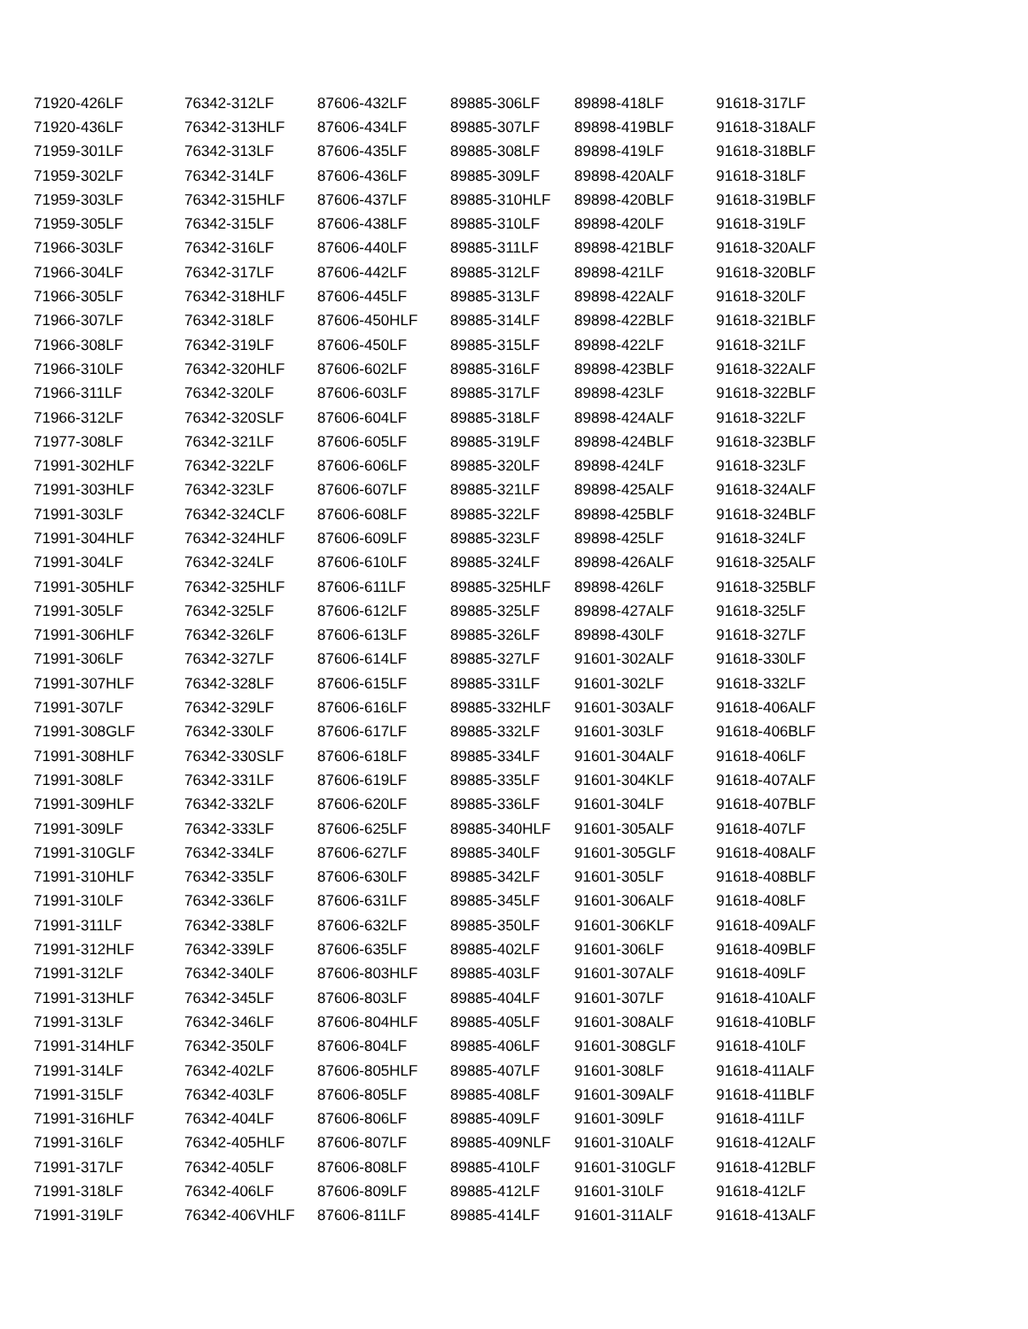| 71920-426LF | 76342-312LF | 87606-432LF | 89885-306LF | 89898-418LF | 91618-317LF |
| 71920-436LF | 76342-313HLF | 87606-434LF | 89885-307LF | 89898-419BLF | 91618-318ALF |
| 71959-301LF | 76342-313LF | 87606-435LF | 89885-308LF | 89898-419LF | 91618-318BLF |
| 71959-302LF | 76342-314LF | 87606-436LF | 89885-309LF | 89898-420ALF | 91618-318LF |
| 71959-303LF | 76342-315HLF | 87606-437LF | 89885-310HLF | 89898-420BLF | 91618-319BLF |
| 71959-305LF | 76342-315LF | 87606-438LF | 89885-310LF | 89898-420LF | 91618-319LF |
| 71966-303LF | 76342-316LF | 87606-440LF | 89885-311LF | 89898-421BLF | 91618-320ALF |
| 71966-304LF | 76342-317LF | 87606-442LF | 89885-312LF | 89898-421LF | 91618-320BLF |
| 71966-305LF | 76342-318HLF | 87606-445LF | 89885-313LF | 89898-422ALF | 91618-320LF |
| 71966-307LF | 76342-318LF | 87606-450HLF | 89885-314LF | 89898-422BLF | 91618-321BLF |
| 71966-308LF | 76342-319LF | 87606-450LF | 89885-315LF | 89898-422LF | 91618-321LF |
| 71966-310LF | 76342-320HLF | 87606-602LF | 89885-316LF | 89898-423BLF | 91618-322ALF |
| 71966-311LF | 76342-320LF | 87606-603LF | 89885-317LF | 89898-423LF | 91618-322BLF |
| 71966-312LF | 76342-320SLF | 87606-604LF | 89885-318LF | 89898-424ALF | 91618-322LF |
| 71977-308LF | 76342-321LF | 87606-605LF | 89885-319LF | 89898-424BLF | 91618-323BLF |
| 71991-302HLF | 76342-322LF | 87606-606LF | 89885-320LF | 89898-424LF | 91618-323LF |
| 71991-303HLF | 76342-323LF | 87606-607LF | 89885-321LF | 89898-425ALF | 91618-324ALF |
| 71991-303LF | 76342-324CLF | 87606-608LF | 89885-322LF | 89898-425BLF | 91618-324BLF |
| 71991-304HLF | 76342-324HLF | 87606-609LF | 89885-323LF | 89898-425LF | 91618-324LF |
| 71991-304LF | 76342-324LF | 87606-610LF | 89885-324LF | 89898-426ALF | 91618-325ALF |
| 71991-305HLF | 76342-325HLF | 87606-611LF | 89885-325HLF | 89898-426LF | 91618-325BLF |
| 71991-305LF | 76342-325LF | 87606-612LF | 89885-325LF | 89898-427ALF | 91618-325LF |
| 71991-306HLF | 76342-326LF | 87606-613LF | 89885-326LF | 89898-430LF | 91618-327LF |
| 71991-306LF | 76342-327LF | 87606-614LF | 89885-327LF | 91601-302ALF | 91618-330LF |
| 71991-307HLF | 76342-328LF | 87606-615LF | 89885-331LF | 91601-302LF | 91618-332LF |
| 71991-307LF | 76342-329LF | 87606-616LF | 89885-332HLF | 91601-303ALF | 91618-406ALF |
| 71991-308GLF | 76342-330LF | 87606-617LF | 89885-332LF | 91601-303LF | 91618-406BLF |
| 71991-308HLF | 76342-330SLF | 87606-618LF | 89885-334LF | 91601-304ALF | 91618-406LF |
| 71991-308LF | 76342-331LF | 87606-619LF | 89885-335LF | 91601-304KLF | 91618-407ALF |
| 71991-309HLF | 76342-332LF | 87606-620LF | 89885-336LF | 91601-304LF | 91618-407BLF |
| 71991-309LF | 76342-333LF | 87606-625LF | 89885-340HLF | 91601-305ALF | 91618-407LF |
| 71991-310GLF | 76342-334LF | 87606-627LF | 89885-340LF | 91601-305GLF | 91618-408ALF |
| 71991-310HLF | 76342-335LF | 87606-630LF | 89885-342LF | 91601-305LF | 91618-408BLF |
| 71991-310LF | 76342-336LF | 87606-631LF | 89885-345LF | 91601-306ALF | 91618-408LF |
| 71991-311LF | 76342-338LF | 87606-632LF | 89885-350LF | 91601-306KLF | 91618-409ALF |
| 71991-312HLF | 76342-339LF | 87606-635LF | 89885-402LF | 91601-306LF | 91618-409BLF |
| 71991-312LF | 76342-340LF | 87606-803HLF | 89885-403LF | 91601-307ALF | 91618-409LF |
| 71991-313HLF | 76342-345LF | 87606-803LF | 89885-404LF | 91601-307LF | 91618-410ALF |
| 71991-313LF | 76342-346LF | 87606-804HLF | 89885-405LF | 91601-308ALF | 91618-410BLF |
| 71991-314HLF | 76342-350LF | 87606-804LF | 89885-406LF | 91601-308GLF | 91618-410LF |
| 71991-314LF | 76342-402LF | 87606-805HLF | 89885-407LF | 91601-308LF | 91618-411ALF |
| 71991-315LF | 76342-403LF | 87606-805LF | 89885-408LF | 91601-309ALF | 91618-411BLF |
| 71991-316HLF | 76342-404LF | 87606-806LF | 89885-409LF | 91601-309LF | 91618-411LF |
| 71991-316LF | 76342-405HLF | 87606-807LF | 89885-409NLF | 91601-310ALF | 91618-412ALF |
| 71991-317LF | 76342-405LF | 87606-808LF | 89885-410LF | 91601-310GLF | 91618-412BLF |
| 71991-318LF | 76342-406LF | 87606-809LF | 89885-412LF | 91601-310LF | 91618-412LF |
| 71991-319LF | 76342-406VHLF | 87606-811LF | 89885-414LF | 91601-311ALF | 91618-413ALF |